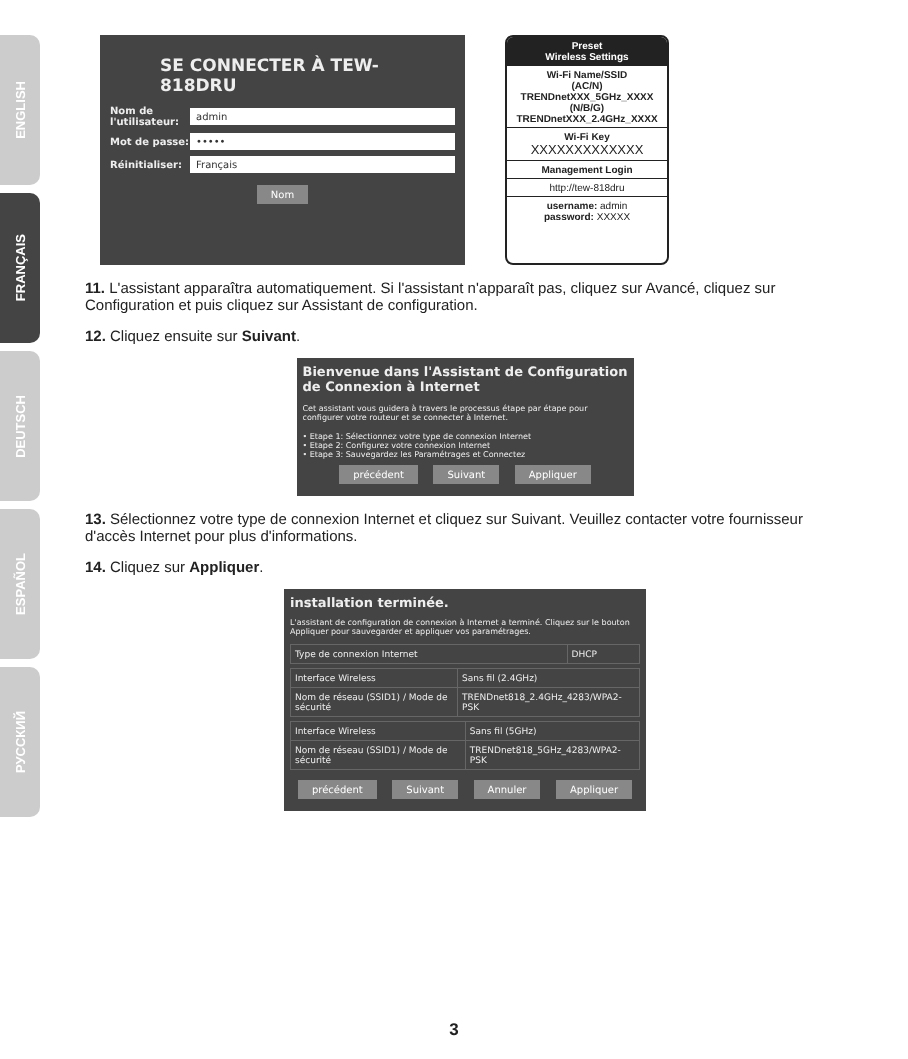ENGLISH
FRANÇAIS
DEUTSCH
ESPAÑOL
РУССКИЙ
SE CONNECTER À TEW-818DRU
Nom de l'utilisateur:
admin
Mot de passe:
•••••
Réinitialiser:
Français
Nom
Preset
Wireless Settings
Wi-Fi Name/SSID
(AC/N)
TRENDnetXXX_5GHz_XXXX
(N/B/G)
TRENDnetXXX_2.4GHz_XXXX
Wi-Fi Key
XXXXXXXXXXXXX
Management Login
http://tew-818dru
username: admin
password: XXXXX
11. L'assistant apparaîtra automatiquement. Si l'assistant n'apparaît pas, cliquez sur Avancé, cliquez sur Configuration et puis cliquez sur Assistant de configuration.
12. Cliquez ensuite sur Suivant.
Bienvenue dans l'Assistant de Configuration de Connexion à Internet
Cet assistant vous guidera à travers le processus étape par étape pour configurer votre routeur et se connecter à Internet.
• Etape 1: Sélectionnez votre type de connexion Internet
• Etape 2: Configurez votre connexion Internet
• Etape 3: Sauvegardez les Paramétrages et Connectez
précédent Suivant Appliquer
13. Sélectionnez votre type de connexion Internet et cliquez sur Suivant. Veuillez contacter votre fournisseur d'accès Internet pour plus d'informations.
14. Cliquez sur Appliquer.
installation terminée.
L'assistant de configuration de connexion à Internet a terminé. Cliquez sur le bouton Appliquer pour sauvegarder et appliquer vos paramétrages.
| Type de connexion Internet | DHCP |
| Interface Wireless | Sans fil (2.4GHz) |
| Nom de réseau (SSID1) / Mode de sécurité | TRENDnet818_2.4GHz_4283/WPA2-PSK |
| Interface Wireless | Sans fil (5GHz) |
| Nom de réseau (SSID1) / Mode de sécurité | TRENDnet818_5GHz_4283/WPA2-PSK |
précédent Suivant Annuler Appliquer
3